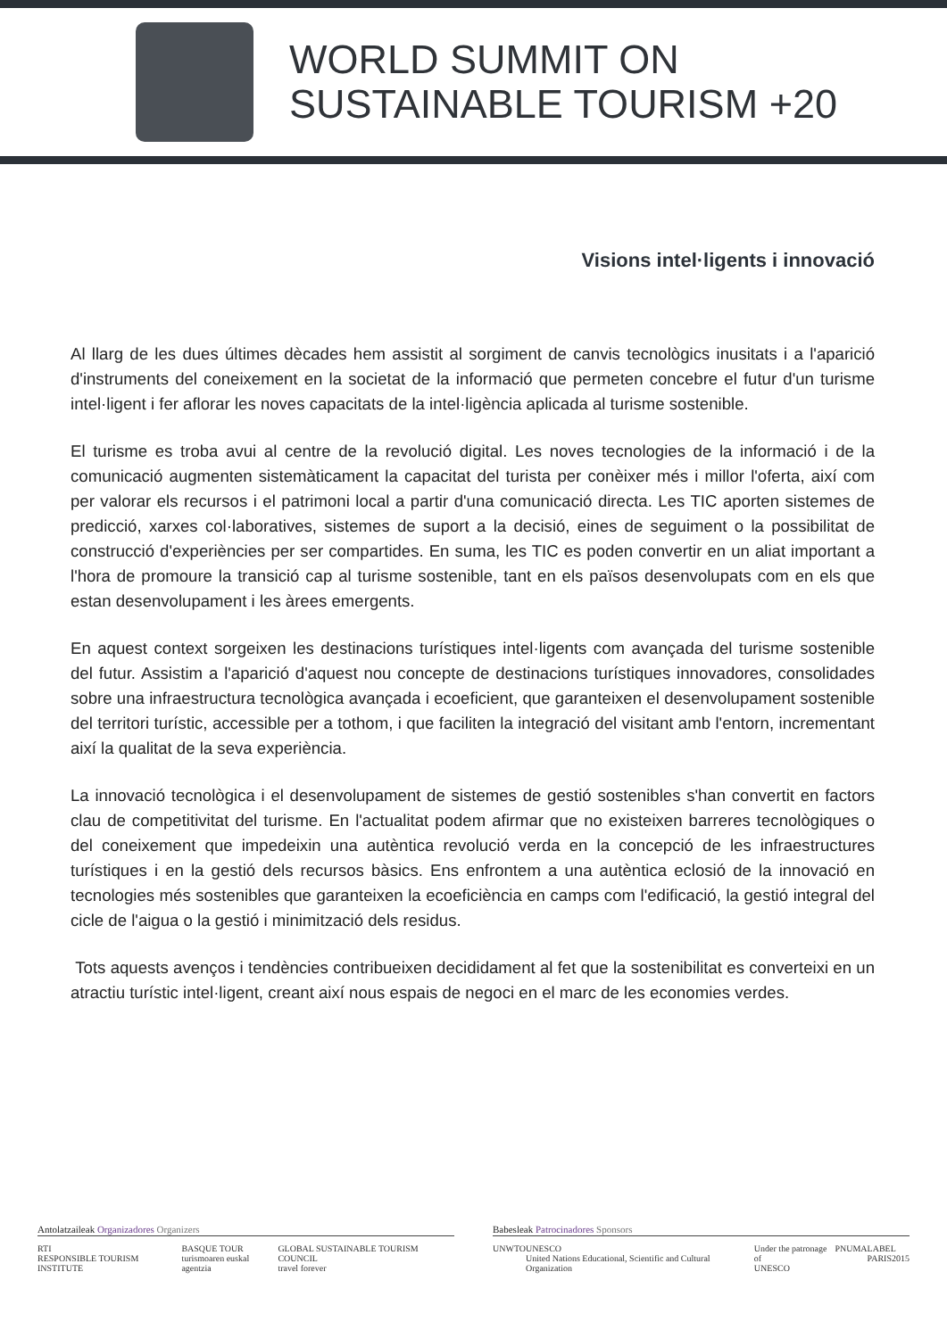WORLD SUMMIT ON
SUSTAINABLE TOURISM +20
Visions intel·ligents i innovació
Al llarg de les dues últimes dècades hem assistit al sorgiment de canvis tecnològics inusitats i a l'aparició d'instruments del coneixement en la societat de la informació que permeten concebre el futur d'un turisme intel·ligent i fer aflorar les noves capacitats de la intel·ligència aplicada al turisme sostenible.
El turisme es troba avui al centre de la revolució digital. Les noves tecnologies de la informació i de la comunicació augmenten sistemàticament la capacitat del turista per conèixer més i millor l'oferta, així com per valorar els recursos i el patrimoni local a partir d'una comunicació directa. Les TIC aporten sistemes de predicció, xarxes col·laboratives, sistemes de suport a la decisió, eines de seguiment o la possibilitat de construcció d'experiències per ser compartides. En suma, les TIC es poden convertir en un aliat important a l'hora de promoure la transició cap al turisme sostenible, tant en els països desenvolupats com en els que estan desenvolupament i les àrees emergents.
En aquest context sorgeixen les destinacions turístiques intel·ligents com avançada del turisme sostenible del futur. Assistim a l'aparició d'aquest nou concepte de destinacions turístiques innovadores, consolidades sobre una infraestructura tecnològica avançada i ecoeficient, que garanteixen el desenvolupament sostenible del territori turístic, accessible per a tothom, i que faciliten la integració del visitant amb l'entorn, incrementant així la qualitat de la seva experiència.
La innovació tecnològica i el desenvolupament de sistemes de gestió sostenibles s'han convertit en factors clau de competitivitat del turisme. En l'actualitat podem afirmar que no existeixen barreres tecnològiques o del coneixement que impedeixin una autèntica revolució verda en la concepció de les infraestructures turístiques i en la gestió dels recursos bàsics. Ens enfrontem a una autèntica eclosió de la innovació en tecnologies més sostenibles que garanteixen la ecoeficiència en camps com l'edificació, la gestió integral del cicle de l'aigua o la gestió i minimització dels residus.
Tots aquests avenços i tendències contribueixen decididament al fet que la sostenibilitat es converteixi en un atractiu turístic intel·ligent, creant així nous espais de negoci en el marc de les economies verdes.
Antolatzaileak Organizadores Organizers
RTI
RESPONSIBLE TOURISM INSTITUTE BASQUE TOUR
turismoaren euskal agentzia GLOBAL SUSTAINABLE TOURISM COUNCIL
travel forever
Babesleak Patrocinadores Sponsors
UNWTO UNESCO
United Nations Educational, Scientific and Cultural Organization Under the patronage of
UNESCO PNUMA LABEL
PARIS2015